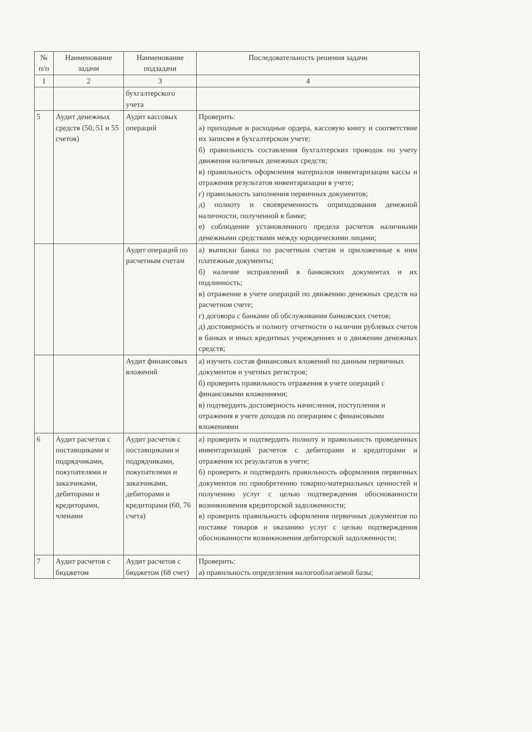| № п/п | Наименование задачи | Наименование подзадачи | Последовательность решения задачи |
| --- | --- | --- | --- |
| 1 | 2 | 3 | 4 |
| | | бухгалтерского учета | |
| 5 | Аудит денежных средств (50, 51 и 55 счетов) | Аудит кассовых операций | Проверить: а) приходные и расходные ордера, кассовую книгу и соответствие их записям в бухгалтерском учете; б) правильность составления бухгалтерских проводок по учету движения наличных денежных средств; в) правильность оформления материалов инвентаризации кассы и отражения результатов инвентаризации в учете; г) правильность заполнения первичных документов; д) полноту и своевременность оприходования денежной наличности, полученной в банке; е) соблюдение установленного предела расчетов наличными денежными средствами между юридическими лицами; |
| | | Аудит операций по расчетным счетам | а) выписки банка по расчетным счетам и приложенные к ним платежные документы; б) наличие исправлений в банковских документах и их подлинность; в) отражение в учете операций по движению денежных средств на расчетном счете; г) договора с банками об обслуживании банковских счетов; д) достоверность и полноту отчетности о наличии рублевых счетов в банках и иных кредитных учреждениях и о движении денежных средств; |
| | | Аудит финансовых вложений | а) изучить состав финансовых вложений по данным первичных документов и учетных регистров; б) проверить правильность отражения в учете операций с финансовыми вложениями; в) подтвердить достоверность начисления, поступления и отражения в учете доходов по операциям с финансовыми вложениями |
| 6 | Аудит расчетов с поставщиками и подрядчиками, покупателями и заказчиками, дебиторами и кредиторами, членами | Аудит расчетов с поставщиками и подрядчиками, покупателями и заказчиками, дебиторами и кредиторами (60, 76 счета) | а) проверить и подтвердить полноту и правильность проведенных инвентаризаций расчетов с дебиторами и кредиторами и отражения их результатов в учете; б) проверить и подтвердить правильность оформления первичных документов по приобретению товарно-материальных ценностей и получению услуг с целью подтверждения обоснованности возникновения кредиторской задолженности; в) проверить правильность оформления первичных документов по поставке товаров и оказанию услуг с целью подтверждения обоснованности возникновения дебиторской задолженности; |
| 7 | Аудит расчетов с бюджетом | Аудит расчетов с бюджетом (68 счет) | Проверить: а) правильность определения налогооблагаемой базы; |